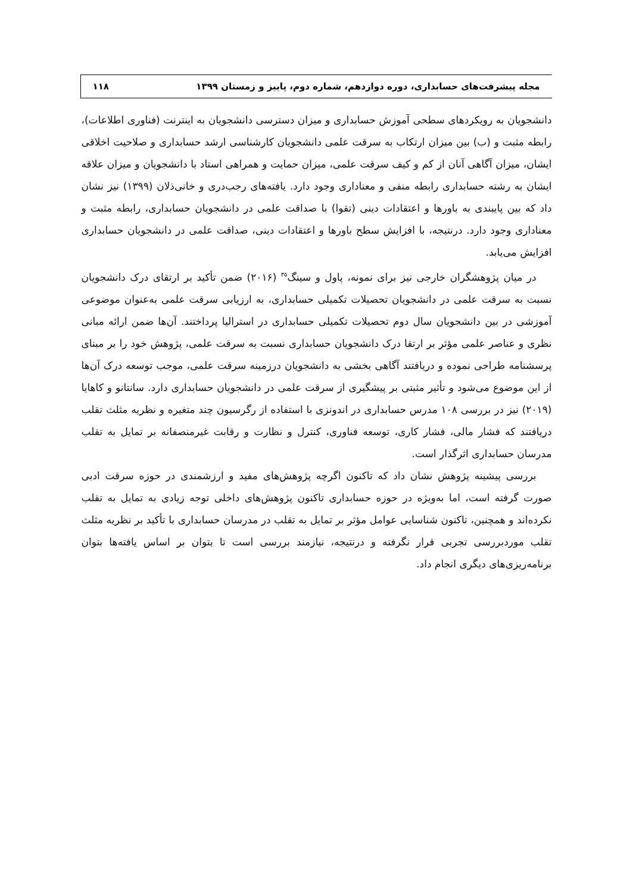مجله پیشرفت‌های حسابداری، دوره دوازدهم، شماره دوم، پاییز و زمستان ۱۳۹۹ ۱۱۸
دانشجویان به رویکردهای سطحی آموزش حسابداری و میزان دسترسی دانشجویان به اینترنت (فناوری اطلاعات)، رابطه مثبت و (ب) بین میزان ارتکاب به سرقت علمی دانشجویان کارشناسی ارشد حسابداری و صلاحیت اخلاقی ایشان، میزان آگاهی آنان از کم و کیف سرقت علمی، میزان حمایت و همراهی استاد با دانشجویان و میزان علاقه ایشان به رشته حسابداری رابطه منفی و معناداری وجود دارد. یافته‌های رجب‌دری و خانی‌ذلان (۱۳۹۹) نیز نشان داد که بین پایبندی به باورها و اعتقادات دینی (تقوا) با صداقت علمی در دانشجویان حسابداری، رابطه مثبت و معناداری وجود دارد. درنتیجه، با افزایش سطح باورها و اعتقادات دینی، صداقت علمی در دانشجویان حسابداری افزایش می‌یابد.
در میان پژوهشگران خارجی نیز برای نمونه، پاول و سینگ<sup>۳۵</sup> (۲۰۱۶) ضمن تأکید بر ارتقای درک دانشجویان نسبت به سرقت علمی در دانشجویان تحصیلات تکمیلی حسابداری، به ارزیابی سرقت علمی به‌عنوان موضوعی آموزشی در بین دانشجویان سال دوم تحصیلات تکمیلی حسابداری در استرالیا پرداختند. آن‌ها ضمن ارائه مبانی نظری و عناصر علمی مؤثر بر ارتقا درک دانشجویان حسابداری نسبت به سرقت علمی، پژوهش خود را بر مبنای پرسشنامه طراحی نموده و دریافتند آگاهی بخشی به دانشجویان درزمینه سرقت علمی، موجب توسعه درک آن‌ها از این موضوع می‌شود و تأثیر مثبتی بر پیشگیری از سرقت علمی در دانشجویان حسابداری دارد. سانتانو و کاهایا (۲۰۱۹) نیز در بررسی ۱۰۸ مدرس حسابداری در اندونزی با استفاده از رگرسیون چند متغیره و نظریه مثلث تقلب دریافتند که فشار مالی، فشار کاری، توسعه فناوری، کنترل و نظارت و رقابت غیرمنصفانه بر تمایل به تقلب مدرسان حسابداری اثرگذار است.
بررسی پیشینه پژوهش نشان داد که تاکنون اگرچه پژوهش‌های مفید و ارزشمندی در حوزه سرقت ادبی صورت گرفته است، اما به‌ویژه در حوزه حسابداری تاکنون پژوهش‌های داخلی توجه زیادی به تمایل به تقلب نکرده‌اند و همچنین، تاکنون شناسایی عوامل مؤثر بر تمایل به تقلب در مدرسان حسابداری با تأکید بر نظریه مثلث تقلب موردبررسی تجربی قرار نگرفته و درنتیجه، نیازمند بررسی است تا بتوان بر اساس یافته‌ها بتوان برنامه‌ریزی‌های دیگری انجام داد.